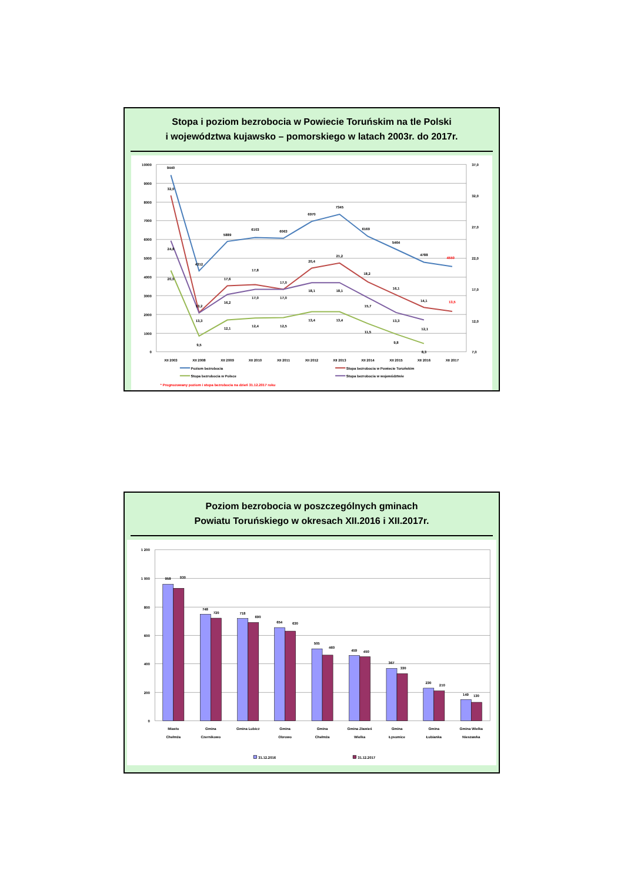Stopa i poziom bezrobocia w Powiecie Toruńskim na tle Polski
i województwa kujawsko – pomorskiego w latach 2003r. do 2017r.
10000
9000
8000
7000
6000
5000
4000
3000
2000
1000
0
37,0
32,0
27,0
22,0
17,0
12,0
7,0
9440
4312
5889
6103
6063
6970
7345
6169
5464
4788
4550
32,0
13,3
17,6
17,8
17,0
20,4
21,2
18,2
16,1
14,1
13,5
24,8
13,2
16,2
17,0
17,0
18,1
18,1
15,7
13,3
12,1
20,0
9,5
12,1
12,4
12,5
13,4
13,4
11,5
9,8
8,3
XII 2003
XII 2008
XII 2009
XII 2010
XII 2011
XII 2012
XII 2013
XII 2014
XII 2015
XII 2016
XII 2017
Poziom bezrobocia
Stopa bezrobocia w Powiecie Toruńskim
Stopa bezrobocia w Polsce
Stopa bezrobocia w województwie
* Prognozowany poziom i stopa bezrobocia na dzień 31.12.2017 roku
Poziom bezrobocia w poszczególnych gminach
Powiatu Toruńskiego w okresach XII.2016 i XII.2017r.
1 200
1 000
800
600
400
200
0
958
930
748
720
718
690
654
630
505
460
459
450
367
330
230
210
149
130
Miasto
Chełmża
Gmina
Czernikowo
Gmina Lubicz
Gmina
Obrowo
Gmina
Chełmża
Gmina Zławieś
Wielka
Gmina
Łysomice
Gmina
Łubianka
Gmina Wielka
Nieszawka
31.12.2016
31.12.2017